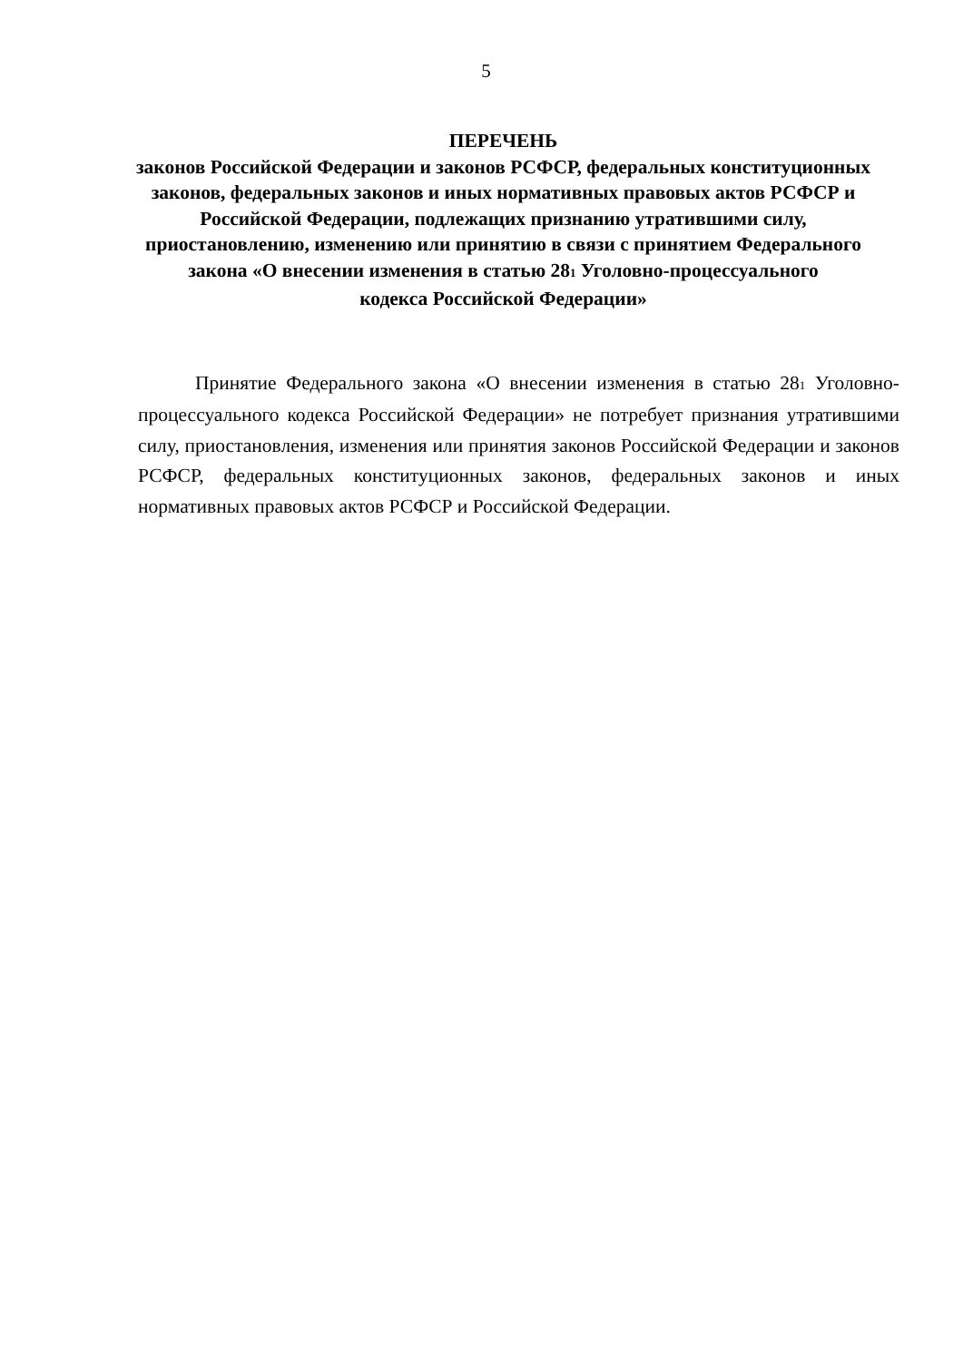5
ПЕРЕЧЕНЬ
законов Российской Федерации и законов РСФСР, федеральных конституционных законов, федеральных законов и иных нормативных правовых актов РСФСР и Российской Федерации, подлежащих признанию утратившими силу, приостановлению, изменению или принятию в связи с принятием Федерального закона «О внесении изменения в статью 28<sub>1</sub> Уголовно-процессуального
кодекса Российской Федерации»
Принятие Федерального закона «О внесении изменения в статью 28<sub>1</sub> Уголовно-процессуального кодекса Российской Федерации» не потребует признания утратившими силу, приостановления, изменения или принятия законов Российской Федерации и законов РСФСР, федеральных конституционных законов, федеральных законов и иных нормативных правовых актов РСФСР и Российской Федерации.